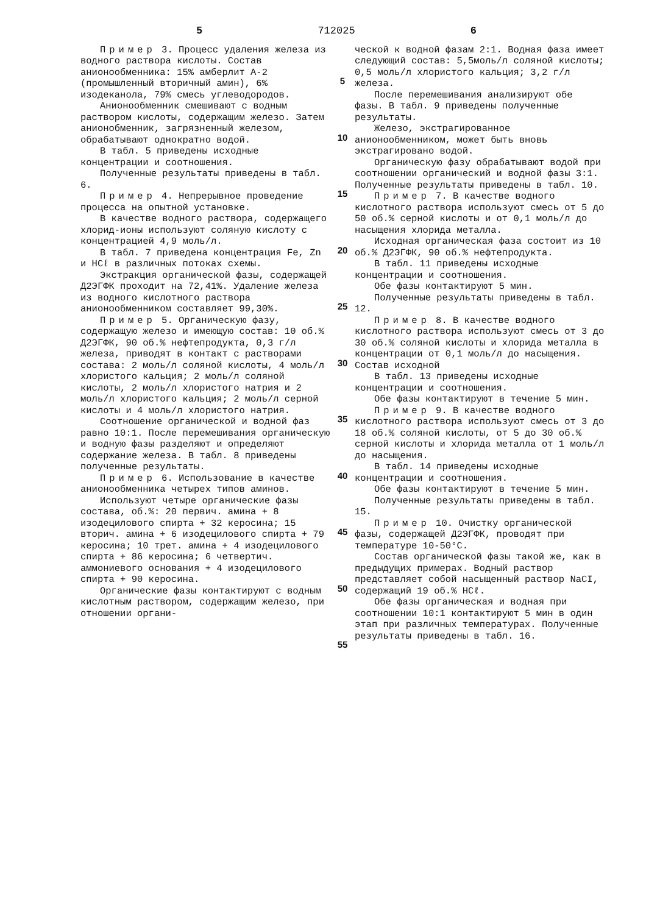5 712025 6
Пример 3. Процесс удаления железа из водного раствора кислоты. Состав анионообменника: 15% амберлит А-2 (промышленный вторичный амин), 6% изодеканола, 79% смесь углеводородов.
Анионообменник смешивают с водным раствором кислоты, содержащим железо. Затем анионобменник, загрязненный железом, обрабатывают однократно водой.
В табл. 5 приведены исходные концентрации и соотношения.
Полученные результаты приведены в табл. 6.
Пример 4. Непрерывное проведение процесса на опытной установке.
В качестве водного раствора, содержащего хлорид-ионы используют соляную кислоту с концентрацией 4,9 моль/л.
В табл. 7 приведена концентрация Fe, Zn и HCℓ в различных потоках схемы.
Экстракция органической фазы, содержащей Д2ЭГФК проходит на 72,41%. Удаление железа из водного кислотного раствора анионообменником составляет 99,30%.
Пример 5. Органическую фазу, содержащую железо и имеющую состав: 10 об.% Д2ЭГФК, 90 об.% нефтепродукта, 0,3 г/л железа, приводят в контакт с растворами состава: 2 моль/л соляной кислоты, 4 моль/л хлористого кальция; 2 моль/л соляной кислоты, 2 моль/л хлористого натрия и 2 моль/л хлористого кальция; 2 моль/л серной кислоты и 4 моль/л хлористого натрия.
Соотношение органической и водной фаз равно 10:1. После перемешивания органическую и водную фазы разделяют и определяют содержание железа. В табл. 8 приведены полученные результаты.
Пример 6. Использование в качестве анионообменника четырех типов аминов.
Используют четыре органические фазы состава, об.%: 20 первич. амина + 8 изодецилового спирта + 32 керосина; 15 вторич. амина + 6 изодецилового спирта + 79 керосина; 10 трет. амина + 4 изодецилового спирта + 86 керосина; 6 четвертич. аммониевого основания + 4 изодецилового спирта + 90 керосина.
Органические фазы контактируют с водным кислотным раствором, содержащим железо, при отношении органи-
5
10
15
20
25
30
35
40
45
50
55
ческой к водной фазам 2:1. Водная фаза имеет следующий состав: 5,5моль/л соляной кислоты; 0,5 моль/л хлористого кальция; 3,2 г/л железа.
После перемешивания анализируют обе фазы. В табл. 9 приведены полученные результаты.
Железо, экстрагированное анионообменником, может быть вновь экстрагировано водой.
Органическую фазу обрабатывают водой при соотношении органический и водной фазы 3:1. Полученные результаты приведены в табл. 10.
Пример 7. В качестве водного кислотного раствора используют смесь от 5 до 50 об.% серной кислоты и от 0,1 моль/л до насыщения хлорида металла.
Исходная органическая фаза состоит из 10 об.% Д2ЭГФК, 90 об.% нефтепродукта.
В табл. 11 приведены исходные концентрации и соотношения.
Обе фазы контактируют 5 мин.
Полученные результаты приведены в табл. 12.
Пример 8. В качестве водного кислотного раствора используют смесь от 3 до 30 об.% соляной кислоты и хлорида металла в концентрации от 0,1 моль/л до насыщения. Состав исходной
В табл. 13 приведены исходные концентрации и соотношения.
Обе фазы контактируют в течение 5 мин.
Пример 9. В качестве водного кислотного раствора используют смесь от 3 до 18 об.% соляной кислоты, от 5 до 30 об.% серной кислоты и хлорида металла от 1 моль/л до насыщения.
В табл. 14 приведены исходные концентрации и соотношения.
Обе фазы контактируют в течение 5 мин.
Полученные результаты приведены в табл. 15.
Пример 10. Очистку органической фазы, содержащей Д2ЭГФК, проводят при температуре 10-50°С.
Состав органической фазы такой же, как в предыдущих примерах. Водный раствор представляет собой насыщенный раствор NaCI, содержащий 19 об.% HCℓ.
Обе фазы органическая и водная при соотношении 10:1 контактируют 5 мин в один этап при различных температурах. Полученные результаты приведены в табл. 16.